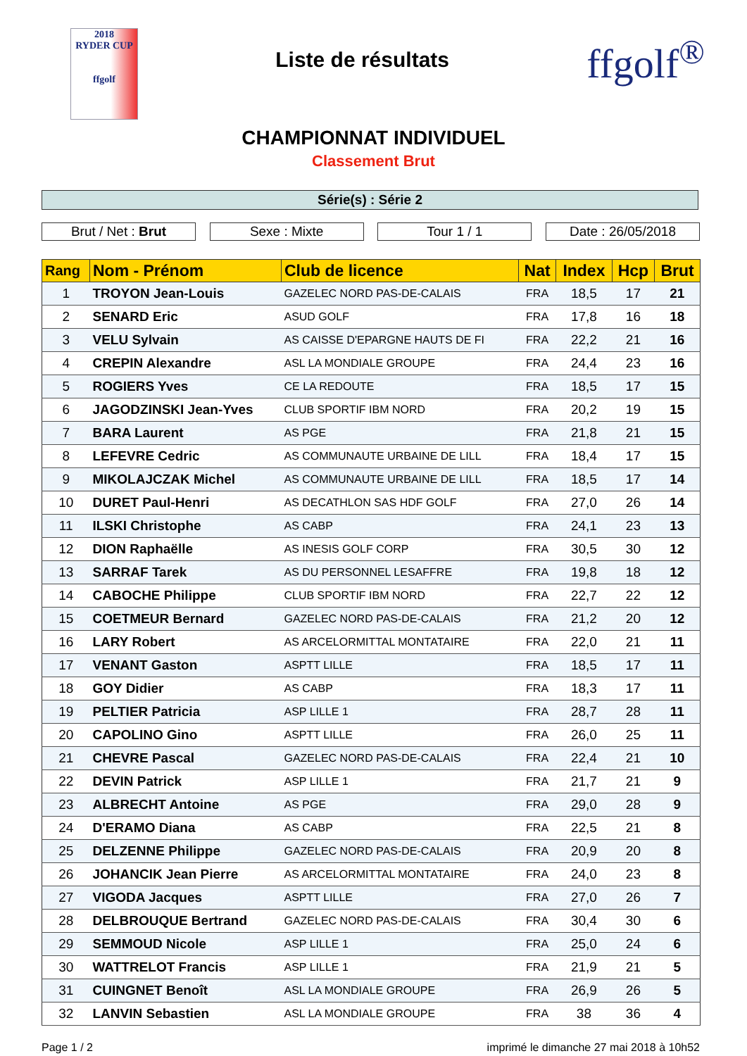2018
RYDER CUP
ffgolf
Liste de résultats
ffgolf<sup>®</sup>
CHAMPIONNAT INDIVIDUEL
Classement Brut
Série(s) : Série 2
Brut / Net : Brut Sexe : Mixte Tour 1 / 1 Date : 26/05/2018
| Rang | Nom - Prénom | Club de licence | Nat | Index | Hcp | Brut |
| --- | --- | --- | --- | --- | --- | --- |
| 1 | TROYON Jean-Louis | GAZELEC NORD PAS-DE-CALAIS | FRA | 18,5 | 17 | 21 |
| 2 | SENARD Eric | ASUD GOLF | FRA | 17,8 | 16 | 18 |
| 3 | VELU Sylvain | AS CAISSE D'EPARGNE HAUTS DE FI | FRA | 22,2 | 21 | 16 |
| 4 | CREPIN Alexandre | ASL LA MONDIALE GROUPE | FRA | 24,4 | 23 | 16 |
| 5 | ROGIERS Yves | CE LA REDOUTE | FRA | 18,5 | 17 | 15 |
| 6 | JAGODZINSKI Jean-Yves | CLUB SPORTIF IBM NORD | FRA | 20,2 | 19 | 15 |
| 7 | BARA Laurent | AS PGE | FRA | 21,8 | 21 | 15 |
| 8 | LEFEVRE Cedric | AS COMMUNAUTE URBAINE DE LILL | FRA | 18,4 | 17 | 15 |
| 9 | MIKOLAJCZAK Michel | AS COMMUNAUTE URBAINE DE LILL | FRA | 18,5 | 17 | 14 |
| 10 | DURET Paul-Henri | AS DECATHLON SAS HDF GOLF | FRA | 27,0 | 26 | 14 |
| 11 | ILSKI Christophe | AS CABP | FRA | 24,1 | 23 | 13 |
| 12 | DION Raphaëlle | AS INESIS GOLF CORP | FRA | 30,5 | 30 | 12 |
| 13 | SARRAF Tarek | AS DU PERSONNEL LESAFFRE | FRA | 19,8 | 18 | 12 |
| 14 | CABOCHE Philippe | CLUB SPORTIF IBM NORD | FRA | 22,7 | 22 | 12 |
| 15 | COETMEUR Bernard | GAZELEC NORD PAS-DE-CALAIS | FRA | 21,2 | 20 | 12 |
| 16 | LARY Robert | AS ARCELORMITTAL MONTATAIRE | FRA | 22,0 | 21 | 11 |
| 17 | VENANT Gaston | ASPTT LILLE | FRA | 18,5 | 17 | 11 |
| 18 | GOY Didier | AS CABP | FRA | 18,3 | 17 | 11 |
| 19 | PELTIER Patricia | ASP LILLE 1 | FRA | 28,7 | 28 | 11 |
| 20 | CAPOLINO Gino | ASPTT LILLE | FRA | 26,0 | 25 | 11 |
| 21 | CHEVRE Pascal | GAZELEC NORD PAS-DE-CALAIS | FRA | 22,4 | 21 | 10 |
| 22 | DEVIN Patrick | ASP LILLE 1 | FRA | 21,7 | 21 | 9 |
| 23 | ALBRECHT Antoine | AS PGE | FRA | 29,0 | 28 | 9 |
| 24 | D'ERAMO Diana | AS CABP | FRA | 22,5 | 21 | 8 |
| 25 | DELZENNE Philippe | GAZELEC NORD PAS-DE-CALAIS | FRA | 20,9 | 20 | 8 |
| 26 | JOHANCIK Jean Pierre | AS ARCELORMITTAL MONTATAIRE | FRA | 24,0 | 23 | 8 |
| 27 | VIGODA Jacques | ASPTT LILLE | FRA | 27,0 | 26 | 7 |
| 28 | DELBROUQUE Bertrand | GAZELEC NORD PAS-DE-CALAIS | FRA | 30,4 | 30 | 6 |
| 29 | SEMMOUD Nicole | ASP LILLE 1 | FRA | 25,0 | 24 | 6 |
| 30 | WATTRELOT Francis | ASP LILLE 1 | FRA | 21,9 | 21 | 5 |
| 31 | CUINGNET Benoît | ASL LA MONDIALE GROUPE | FRA | 26,9 | 26 | 5 |
| 32 | LANVIN Sebastien | ASL LA MONDIALE GROUPE | FRA | 38 | 36 | 4 |
Page 1 / 2 imprimé le dimanche 27 mai 2018 à 10h52